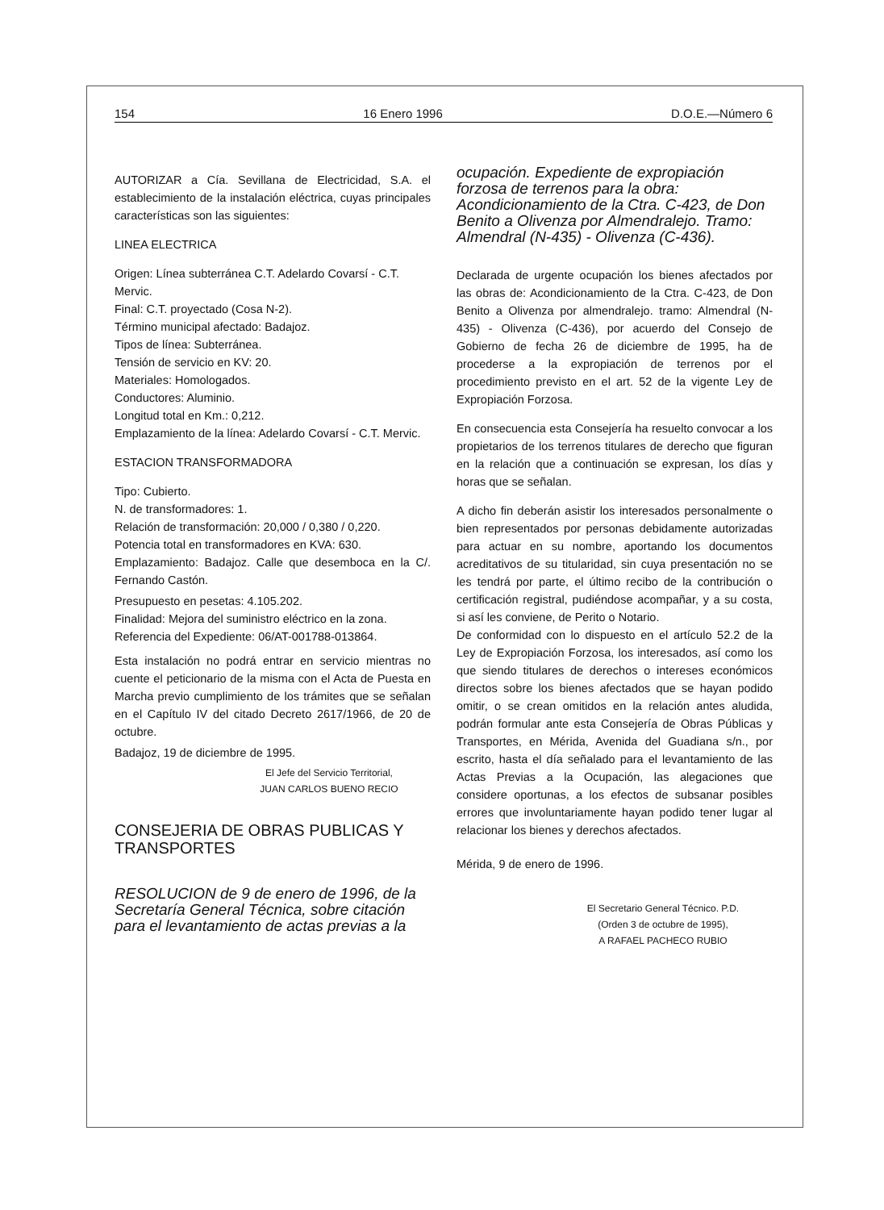154 16 Enero 1996 D.O.E.—Número 6
AUTORIZAR a Cía. Sevillana de Electricidad, S.A. el establecimiento de la instalación eléctrica, cuyas principales características son las siguientes:
LINEA ELECTRICA
Origen: Línea subterránea C.T. Adelardo Covarsí - C.T. Mervic.
Final: C.T. proyectado (Cosa N-2).
Término municipal afectado: Badajoz.
Tipos de línea: Subterránea.
Tensión de servicio en KV: 20.
Materiales: Homologados.
Conductores: Aluminio.
Longitud total en Km.: 0,212.
Emplazamiento de la línea: Adelardo Covarsí - C.T. Mervic.
ESTACION TRANSFORMADORA
Tipo: Cubierto.
N. de transformadores: 1.
Relación de transformación: 20,000 / 0,380 / 0,220.
Potencia total en transformadores en KVA: 630.
Emplazamiento: Badajoz. Calle que desemboca en la C/. Fernando Castón.
Presupuesto en pesetas: 4.105.202.
Finalidad: Mejora del suministro eléctrico en la zona.
Referencia del Expediente: 06/AT-001788-013864.
Esta instalación no podrá entrar en servicio mientras no cuente el peticionario de la misma con el Acta de Puesta en Marcha previo cumplimiento de los trámites que se señalan en el Capítulo IV del citado Decreto 2617/1966, de 20 de octubre.
Badajoz, 19 de diciembre de 1995.
El Jefe del Servicio Territorial,
JUAN CARLOS BUENO RECIO
CONSEJERIA DE OBRAS PUBLICAS Y TRANSPORTES
RESOLUCION de 9 de enero de 1996, de la Secretaría General Técnica, sobre citación para el levantamiento de actas previas a la
ocupación. Expediente de expropiación forzosa de terrenos para la obra: Acondicionamiento de la Ctra. C-423, de Don Benito a Olivenza por Almendralejo. Tramo: Almendral (N-435) - Olivenza (C-436).
Declarada de urgente ocupación los bienes afectados por las obras de: Acondicionamiento de la Ctra. C-423, de Don Benito a Olivenza por almendralejo. tramo: Almendral (N-435) - Olivenza (C-436), por acuerdo del Consejo de Gobierno de fecha 26 de diciembre de 1995, ha de procederse a la expropiación de terrenos por el procedimiento previsto en el art. 52 de la vigente Ley de Expropiación Forzosa.
En consecuencia esta Consejería ha resuelto convocar a los propietarios de los terrenos titulares de derecho que figuran en la relación que a continuación se expresan, los días y horas que se señalan.
A dicho fin deberán asistir los interesados personalmente o bien representados por personas debidamente autorizadas para actuar en su nombre, aportando los documentos acreditativos de su titularidad, sin cuya presentación no se les tendrá por parte, el último recibo de la contribución o certificación registral, pudiéndose acompañar, y a su costa, si así les conviene, de Perito o Notario.
De conformidad con lo dispuesto en el artículo 52.2 de la Ley de Expropiación Forzosa, los interesados, así como los que siendo titulares de derechos o intereses económicos directos sobre los bienes afectados que se hayan podido omitir, o se crean omitidos en la relación antes aludida, podrán formular ante esta Consejería de Obras Públicas y Transportes, en Mérida, Avenida del Guadiana s/n., por escrito, hasta el día señalado para el levantamiento de las Actas Previas a la Ocupación, las alegaciones que considere oportunas, a los efectos de subsanar posibles errores que involuntariamente hayan podido tener lugar al relacionar los bienes y derechos afectados.
Mérida, 9 de enero de 1996.
El Secretario General Técnico. P.D.
(Orden 3 de octubre de 1995),
A RAFAEL PACHECO RUBIO